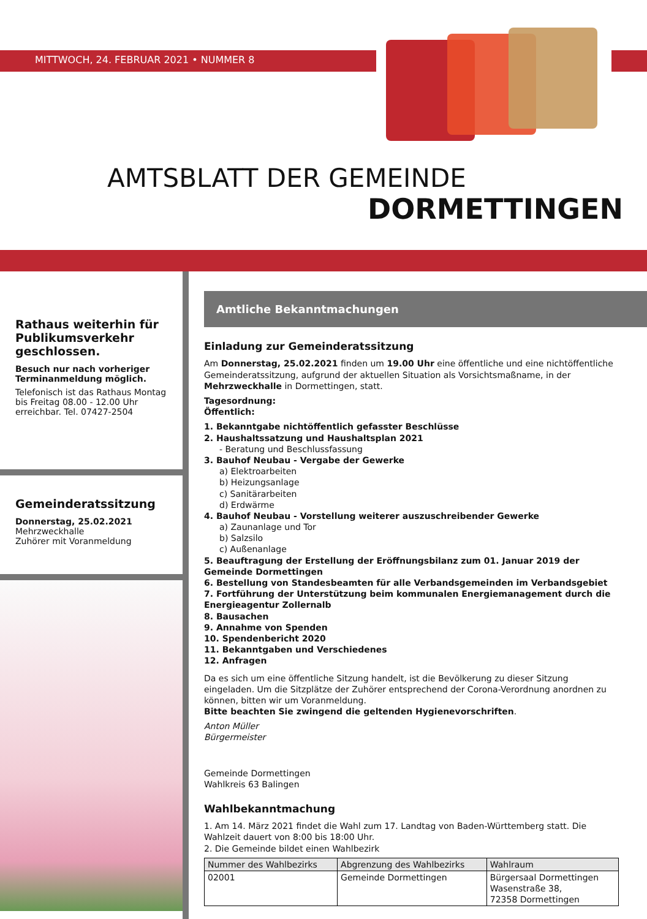MITTWOCH, 24. FEBRUAR 2021 • NUMMER 8
AMTSBLATT DER GEMEINDE
DORMETTINGEN
Rathaus weiterhin für Publikumsverkehr geschlossen.
Besuch nur nach vorheriger Terminanmeldung möglich.
Telefonisch ist das Rathaus Montag bis Freitag 08.00 - 12.00 Uhr erreichbar. Tel. 07427-2504
Gemeinderatssitzung
Donnerstag, 25.02.2021
Mehrzweckhalle
Zuhörer mit Voranmeldung
Amtliche Bekanntmachungen
Einladung zur Gemeinderatssitzung
Am Donnerstag, 25.02.2021 finden um 19.00 Uhr eine öffentliche und eine nichtöffentliche Gemeinderatssitzung, aufgrund der aktuellen Situation als Vorsichtsmaßname, in der Mehrzweckhalle in Dormettingen, statt.
Tagesordnung:
Öffentlich:
1. Bekanntgabe nichtöffentlich gefasster Beschlüsse
2. Haushaltssatzung und Haushaltsplan 2021
- Beratung und Beschlussfassung
3. Bauhof Neubau - Vergabe der Gewerke
a) Elektroarbeiten
b) Heizungsanlage
c) Sanitärarbeiten
d) Erdwärme
4. Bauhof Neubau - Vorstellung weiterer auszuschreibender Gewerke
a) Zaunanlage und Tor
b) Salzsilo
c) Außenanlage
5. Beauftragung der Erstellung der Eröffnungsbilanz zum 01. Januar 2019 der Gemeinde Dormettingen
6. Bestellung von Standesbeamten für alle Verbandsgemeinden im Verbandsgebiet
7. Fortführung der Unterstützung beim kommunalen Energiemanagement durch die Energieagentur Zollernalb
8. Bausachen
9. Annahme von Spenden
10. Spendenbericht 2020
11. Bekanntgaben und Verschiedenes
12. Anfragen
Da es sich um eine öffentliche Sitzung handelt, ist die Bevölkerung zu dieser Sitzung eingeladen. Um die Sitzplätze der Zuhörer entsprechend der Corona-Verordnung anordnen zu können, bitten wir um Voranmeldung.
Bitte beachten Sie zwingend die geltenden Hygienevorschriften.
Anton Müller
Bürgermeister
Gemeinde Dormettingen
Wahlkreis 63 Balingen
Wahlbekanntmachung
1. Am 14. März 2021 findet die Wahl zum 17. Landtag von Baden-Württemberg statt. Die Wahlzeit dauert von 8:00 bis 18:00 Uhr.
2. Die Gemeinde bildet einen Wahlbezirk
| Nummer des Wahlbezirks | Abgrenzung des Wahlbezirks | Wahlraum |
| --- | --- | --- |
| 02001 | Gemeinde Dormettingen | Bürgersaal Dormettingen Wasenstraße 38, 72358 Dormettingen |